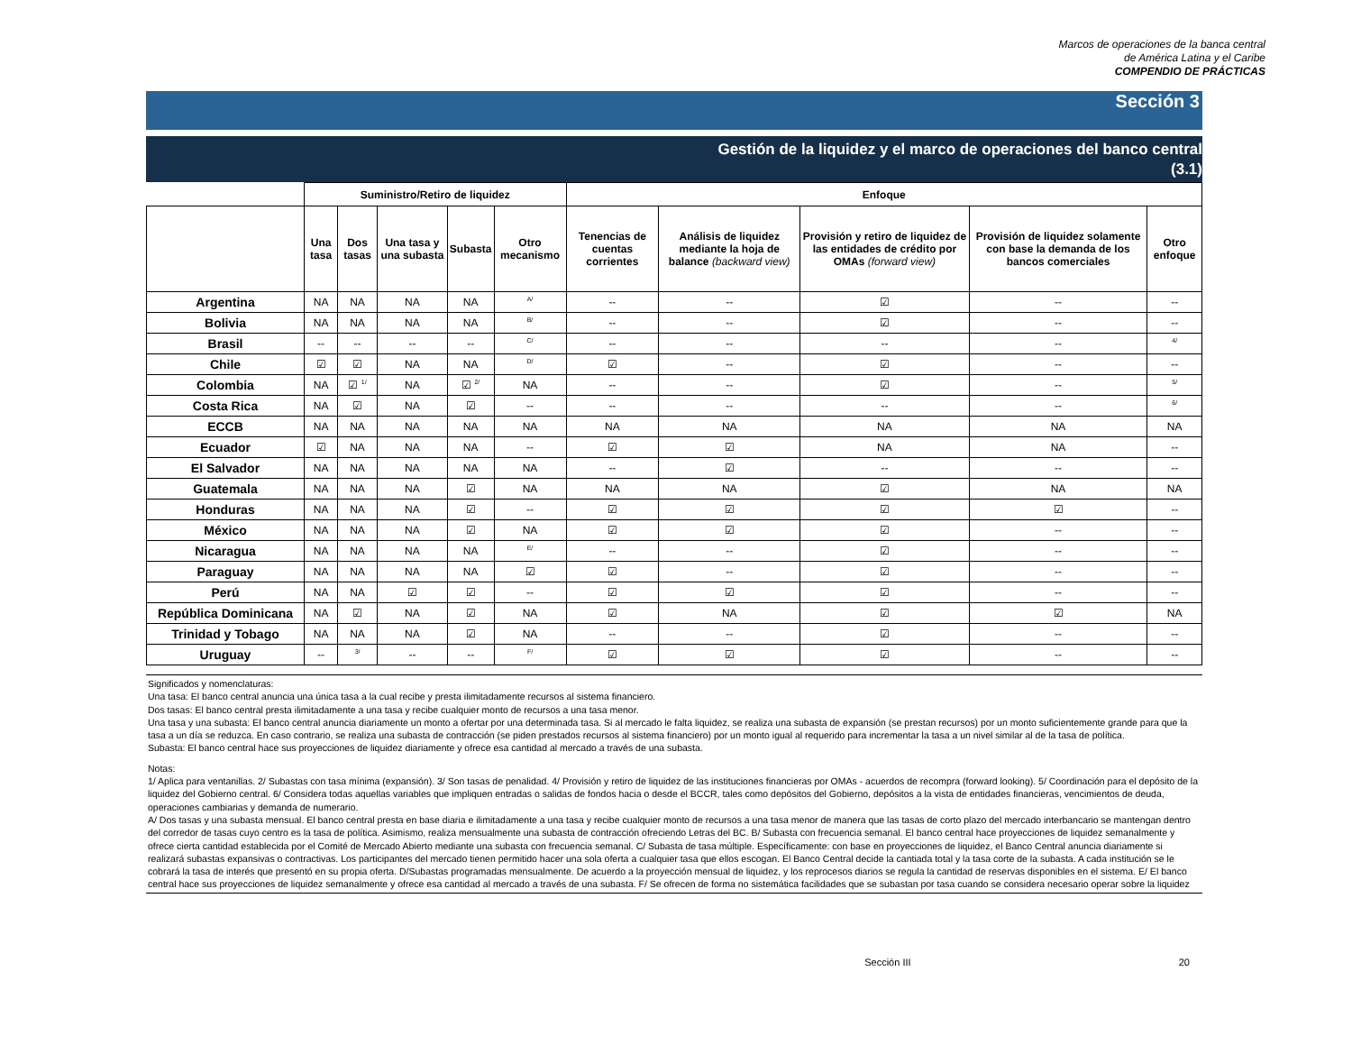Marcos de operaciones de la banca central
de América Latina y el Caribe
COMPENDIO DE PRÁCTICAS
Sección 3
Gestión de la liquidez y el marco de operaciones del banco central
(3.1)
| | Suministro/Retiro de liquidez | | | | | Enfoque | | | | |
| --- | --- | --- | --- | --- | --- | --- | --- | --- | --- | --- |
| | Una tasa | Dos tasas | Una tasa y una subasta | Subasta | Otro mecanismo | Tenencias de cuentas corrientes | Análisis de liquidez mediante la hoja de balance (backward view) | Provisión y retiro de liquidez de las entidades de crédito por OMAs (forward view) | Provisión de liquidez solamente con base la demanda de los bancos comerciales | Otro enfoque |
| Argentina | NA | NA | NA | NA | <sup>A/</sup> | -- | -- | ☑ | -- | -- |
| Bolivia | NA | NA | NA | NA | <sup>B/</sup> | -- | -- | ☑ | -- | -- |
| Brasil | -- | -- | -- | -- | <sup>C/</sup> | -- | -- | -- | -- | <sup>4/</sup> |
| Chile | ☑ | ☑ | NA | NA | <sup>D/</sup> | ☑ | -- | ☑ | -- | -- |
| Colombia | NA | ☑ <sup>1/</sup> | NA | ☑ <sup>2/</sup> | NA | -- | -- | ☑ | -- | <sup>5/</sup> |
| Costa Rica | NA | ☑ | NA | ☑ | -- | -- | -- | -- | -- | <sup>6/</sup> |
| ECCB | NA | NA | NA | NA | NA | NA | NA | NA | NA | NA |
| Ecuador | ☑ | NA | NA | NA | -- | ☑ | ☑ | NA | NA | -- |
| El Salvador | NA | NA | NA | NA | NA | -- | ☑ | -- | -- | -- |
| Guatemala | NA | NA | NA | ☑ | NA | NA | NA | ☑ | NA | NA |
| Honduras | NA | NA | NA | ☑ | -- | ☑ | ☑ | ☑ | ☑ | -- |
| México | NA | NA | NA | ☑ | NA | ☑ | ☑ | ☑ | -- | -- |
| Nicaragua | NA | NA | NA | NA | <sup>E/</sup> | -- | -- | ☑ | -- | -- |
| Paraguay | NA | NA | NA | NA | ☑ | ☑ | -- | ☑ | -- | -- |
| Perú | NA | NA | ☑ | ☑ | -- | ☑ | ☑ | ☑ | -- | -- |
| República Dominicana | NA | ☑ | NA | ☑ | NA | ☑ | NA | ☑ | ☑ | NA |
| Trinidad y Tobago | NA | NA | NA | ☑ | NA | -- | -- | ☑ | -- | -- |
| Uruguay | -- | <sup>3/</sup> | -- | -- | <sup>F/</sup> | ☑ | ☑ | ☑ | -- | -- |
Significados y nomenclaturas:
Una tasa: El banco central anuncia una única tasa a la cual recibe y presta ilimitadamente recursos al sistema financiero.
Dos tasas: El banco central presta ilimitadamente a una tasa y recibe cualquier monto de recursos a una tasa menor.
Una tasa y una subasta: El banco central anuncia diariamente un monto a ofertar por una determinada tasa. Si al mercado le falta liquidez, se realiza una subasta de expansión (se prestan recursos) por un monto suficientemente grande para que la tasa a un día se reduzca. En caso contrario, se realiza una subasta de contracción (se piden prestados recursos al sistema financiero) por un monto igual al requerido para incrementar la tasa a un nivel similar al de la tasa de política.
Subasta: El banco central hace sus proyecciones de liquidez diariamente y ofrece esa cantidad al mercado a través de una subasta.
Notas:
1/ Aplica para ventanillas. 2/ Subastas con tasa mínima (expansión). 3/ Son tasas de penalidad. 4/ Provisión y retiro de liquidez de las instituciones financieras por OMAs - acuerdos de recompra (forward looking). 5/ Coordinación para el depósito de la liquidez del Gobierno central. 6/ Considera todas aquellas variables que impliquen entradas o salidas de fondos hacia o desde el BCCR, tales como depósitos del Gobierno, depósitos a la vista de entidades financieras, vencimientos de deuda, operaciones cambiarias y demanda de numerario.
A/ Dos tasas y una subasta mensual. El banco central presta en base diaria e ilimitadamente a una tasa y recibe cualquier monto de recursos a una tasa menor de manera que las tasas de corto plazo del mercado interbancario se mantengan dentro del corredor de tasas cuyo centro es la tasa de política. Asimismo, realiza mensualmente una subasta de contracción ofreciendo Letras del BC. B/ Subasta con frecuencia semanal. El banco central hace proyecciones de liquidez semanalmente y ofrece cierta cantidad establecida por el Comité de Mercado Abierto mediante una subasta con frecuencia semanal. C/ Subasta de tasa múltiple. Específicamente: con base en proyecciones de liquidez, el Banco Central anuncia diariamente si realizará subastas expansivas o contractivas. Los participantes del mercado tienen permitido hacer una sola oferta a cualquier tasa que ellos escogan. El Banco Central decide la cantiada total y la tasa corte de la subasta. A cada institución se le cobrará la tasa de interés que presentó en su propia oferta. D/Subastas programadas mensualmente. De acuerdo a la proyección mensual de liquidez, y los reprocesos diarios se regula la cantidad de reservas disponibles en el sistema. E/ El banco central hace sus proyecciones de liquidez semanalmente y ofrece esa cantidad al mercado a través de una subasta. F/ Se ofrecen de forma no sistemática facilidades que se subastan por tasa cuando se considera necesario operar sobre la liquidez
Sección III 20